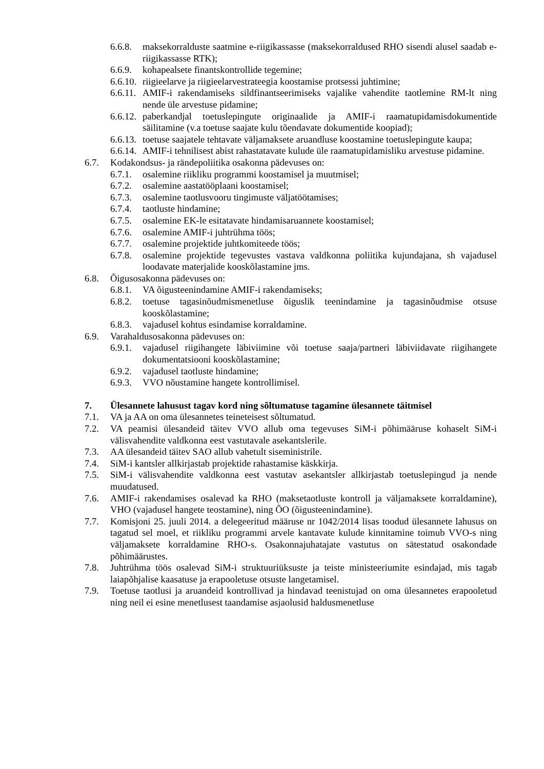6.6.8. maksekorralduste saatmine e-riigikassasse (maksekorraldused RHO sisendi alusel saadab e-riigikassasse RTK);
6.6.9. kohapealsete finantskontrollide tegemine;
6.6.10. riigieelarve ja riigieelarvestrateegia koostamise protsessi juhtimine;
6.6.11. AMIF-i rakendamiseks sildfinantseerimiseks vajalike vahendite taotlemine RM-lt ning nende üle arvestuse pidamine;
6.6.12. paberkandjal toetuslepingute originaalide ja AMIF-i raamatupidamisdokumentide säilitamine (v.a toetuse saajate kulu tõendavate dokumentide koopiad);
6.6.13. toetuse saajatele tehtavate väljamaksete aruandluse koostamine toetuslepingute kaupa;
6.6.14. AMIF-i tehnilisest abist rahastatavate kulude üle raamatupidamisliku arvestuse pidamine.
6.7. Kodakondsus- ja rändepoliitika osakonna pädevuses on:
6.7.1. osalemine riikliku programmi koostamisel ja muutmisel;
6.7.2. osalemine aastatööplaani koostamisel;
6.7.3. osalemine taotlusvooru tingimuste väljatöötamises;
6.7.4. taotluste hindamine;
6.7.5. osalemine EK-le esitatavate hindamisaruannete koostamisel;
6.7.6. osalemine AMIF-i juhtrühma töös;
6.7.7. osalemine projektide juhtkomiteede töös;
6.7.8. osalemine projektide tegevustes vastava valdkonna poliitika kujundajana, sh vajadusel loodavate materjalide kooskõlastamine jms.
6.8. Õigusosakonna pädevuses on:
6.8.1. VA õigusteenindamine AMIF-i rakendamiseks;
6.8.2. toetuse tagasinõudmismenetluse õiguslik teenindamine ja tagasinõudmise otsuse kooskõlastamine;
6.8.3. vajadusel kohtus esindamise korraldamine.
6.9. Varahaldusosakonna pädevuses on:
6.9.1. vajadusel riigihangete läbiviimine või toetuse saaja/partneri läbiviidavate riigihangete dokumentatsiooni kooskõlastamine;
6.9.2. vajadusel taotluste hindamine;
6.9.3. VVO nõustamine hangete kontrollimisel.
7. Ülesannete lahusust tagav kord ning sõltumatuse tagamine ülesannete täitmisel
7.1. VA ja AA on oma ülesannetes teineteisest sõltumatud.
7.2. VA peamisi ülesandeid täitev VVO allub oma tegevuses SiM-i põhimääruse kohaselt SiM-i välisvahendite valdkonna eest vastutavale asekantslerile.
7.3. AA ülesandeid täitev SAO allub vahetult siseministrile.
7.4. SiM-i kantsler allkirjastab projektide rahastamise käskkirja.
7.5. SiM-i välisvahendite valdkonna eest vastutav asekantsler allkirjastab toetuslepingud ja nende muudatused.
7.6. AMIF-i rakendamises osalevad ka RHO (maksetaotluste kontroll ja väljamaksete korraldamine), VHO (vajadusel hangete teostamine), ning ÕO (õigusteenindamine).
7.7. Komisjoni 25. juuli 2014. a delegeeritud määruse nr 1042/2014 lisas toodud ülesannete lahusus on tagatud sel moel, et riikliku programmi arvele kantavate kulude kinnitamine toimub VVO-s ning väljamaksete korraldamine RHO-s. Osakonnajuhatajate vastutus on sätestatud osakondade põhimäärustes.
7.8. Juhtrühma töös osalevad SiM-i struktuuriüksuste ja teiste ministeeriumite esindajad, mis tagab laiapõhjalise kaasatuse ja erapooletuse otsuste langetamisel.
7.9. Toetuse taotlusi ja aruandeid kontrollivad ja hindavad teenistujad on oma ülesannetes erapooletud ning neil ei esine menetlusest taandamise asjaolusid haldusmenetluse